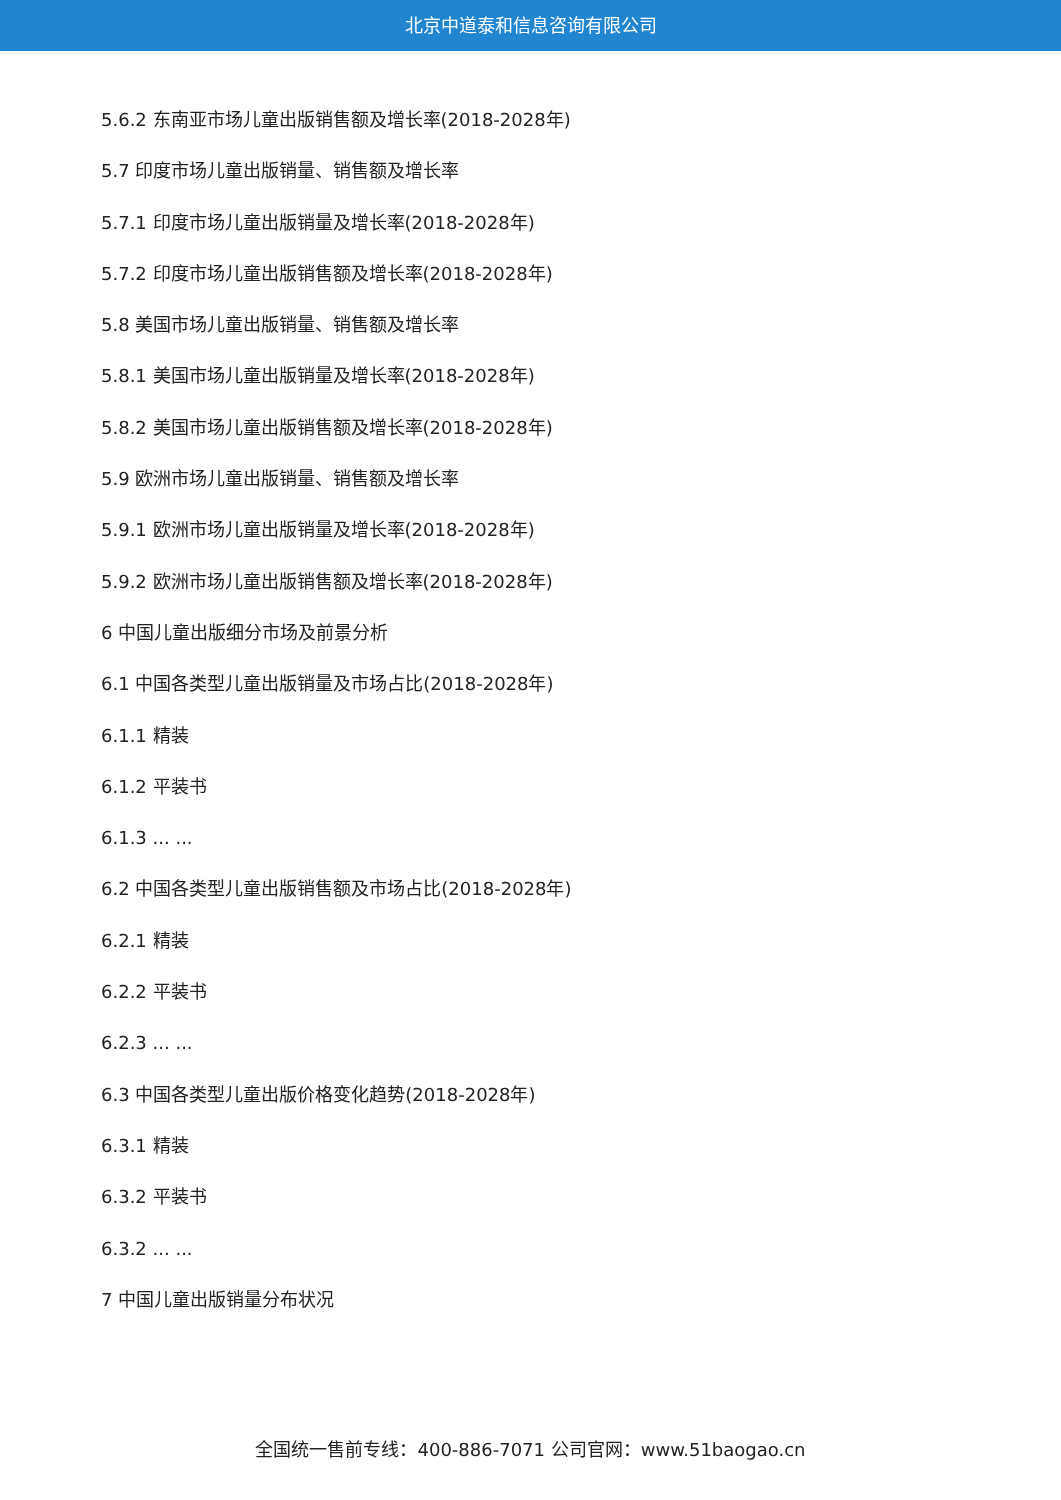北京中道泰和信息咨询有限公司
5.6.2 东南亚市场儿童出版销售额及增长率(2018-2028年)
5.7 印度市场儿童出版销量、销售额及增长率
5.7.1 印度市场儿童出版销量及增长率(2018-2028年)
5.7.2 印度市场儿童出版销售额及增长率(2018-2028年)
5.8 美国市场儿童出版销量、销售额及增长率
5.8.1 美国市场儿童出版销量及增长率(2018-2028年)
5.8.2 美国市场儿童出版销售额及增长率(2018-2028年)
5.9 欧洲市场儿童出版销量、销售额及增长率
5.9.1 欧洲市场儿童出版销量及增长率(2018-2028年)
5.9.2 欧洲市场儿童出版销售额及增长率(2018-2028年)
6 中国儿童出版细分市场及前景分析
6.1 中国各类型儿童出版销量及市场占比(2018-2028年)
6.1.1 精装
6.1.2 平装书
6.1.3 ... ...
6.2 中国各类型儿童出版销售额及市场占比(2018-2028年)
6.2.1 精装
6.2.2 平装书
6.2.3 ... ...
6.3 中国各类型儿童出版价格变化趋势(2018-2028年)
6.3.1 精装
6.3.2 平装书
6.3.2 ... ...
7 中国儿童出版销量分布状况
全国统一售前专线：400-886-7071 公司官网：www.51baogao.cn